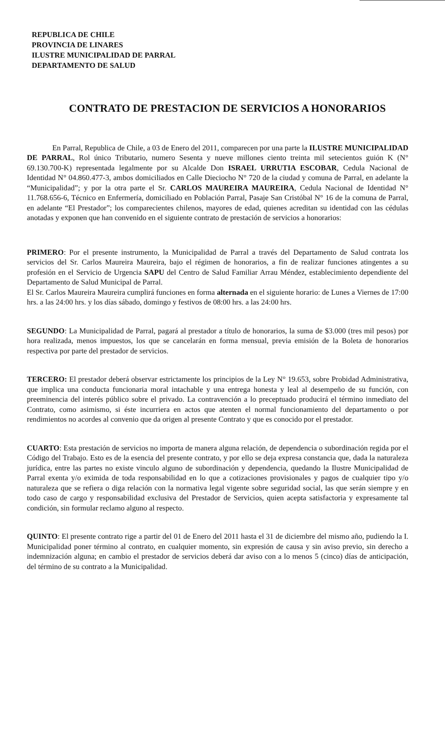REPUBLICA DE CHILE
PROVINCIA DE LINARES
ILUSTRE MUNICIPALIDAD DE PARRAL
DEPARTAMENTO DE SALUD
CONTRATO DE PRESTACION DE SERVICIOS A HONORARIOS
En Parral, Republica de Chile, a 03 de Enero del 2011, comparecen por una parte la ILUSTRE MUNICIPALIDAD DE PARRAL, Rol único Tributario, numero Sesenta y nueve millones ciento treinta mil setecientos guión K (N° 69.130.700-K) representada legalmente por su Alcalde Don ISRAEL URRUTIA ESCOBAR, Cedula Nacional de Identidad N° 04.860.477-3, ambos domiciliados en Calle Dieciocho N° 720 de la ciudad y comuna de Parral, en adelante la “Municipalidad”; y por la otra parte el Sr. CARLOS MAUREIRA MAUREIRA, Cedula Nacional de Identidad N° 11.768.656-6, Técnico en Enfermería, domiciliado en Población Parral, Pasaje San Cristóbal N° 16 de la comuna de Parral, en adelante “El Prestador”; los comparecientes chilenos, mayores de edad, quienes acreditan su identidad con las cédulas anotadas y exponen que han convenido en el siguiente contrato de prestación de servicios a honorarios:
PRIMERO: Por el presente instrumento, la Municipalidad de Parral a través del Departamento de Salud contrata los servicios del Sr. Carlos Maureira Maureira, bajo el régimen de honorarios, a fin de realizar funciones atingentes a su profesión en el Servicio de Urgencia SAPU del Centro de Salud Familiar Arrau Méndez, establecimiento dependiente del Departamento de Salud Municipal de Parral.
El Sr. Carlos Maureira Maureira cumplirá funciones en forma alternada en el siguiente horario: de Lunes a Viernes de 17:00 hrs. a las 24:00 hrs. y los días sábado, domingo y festivos de 08:00 hrs. a las 24:00 hrs.
SEGUNDO: La Municipalidad de Parral, pagará al prestador a título de honorarios, la suma de $3.000 (tres mil pesos) por hora realizada, menos impuestos, los que se cancelarán en forma mensual, previa emisión de la Boleta de honorarios respectiva por parte del prestador de servicios.
TERCERO: El prestador deberá observar estrictamente los principios de la Ley N° 19.653, sobre Probidad Administrativa, que implica una conducta funcionaria moral intachable y una entrega honesta y leal al desempeño de su función, con preeminencia del interés público sobre el privado. La contravención a lo preceptuado producirá el término inmediato del Contrato, como asimismo, si éste incurriera en actos que atenten el normal funcionamiento del departamento o por rendimientos no acordes al convenio que da origen al presente Contrato y que es conocido por el prestador.
CUARTO: Esta prestación de servicios no importa de manera alguna relación, de dependencia o subordinación regida por el Código del Trabajo. Esto es de la esencia del presente contrato, y por ello se deja expresa constancia que, dada la naturaleza jurídica, entre las partes no existe vinculo alguno de subordinación y dependencia, quedando la Ilustre Municipalidad de Parral exenta y/o eximida de toda responsabilidad en lo que a cotizaciones provisionales y pagos de cualquier tipo y/o naturaleza que se refiera o diga relación con la normativa legal vigente sobre seguridad social, las que serán siempre y en todo caso de cargo y responsabilidad exclusiva del Prestador de Servicios, quien acepta satisfactoria y expresamente tal condición, sin formular reclamo alguno al respecto.
QUINTO: El presente contrato rige a partir del 01 de Enero del 2011 hasta el 31 de diciembre del mismo año, pudiendo la I. Municipalidad poner término al contrato, en cualquier momento, sin expresión de causa y sin aviso previo, sin derecho a indemnización alguna; en cambio el prestador de servicios deberá dar aviso con a lo menos 5 (cinco) días de anticipación, del término de su contrato a la Municipalidad.